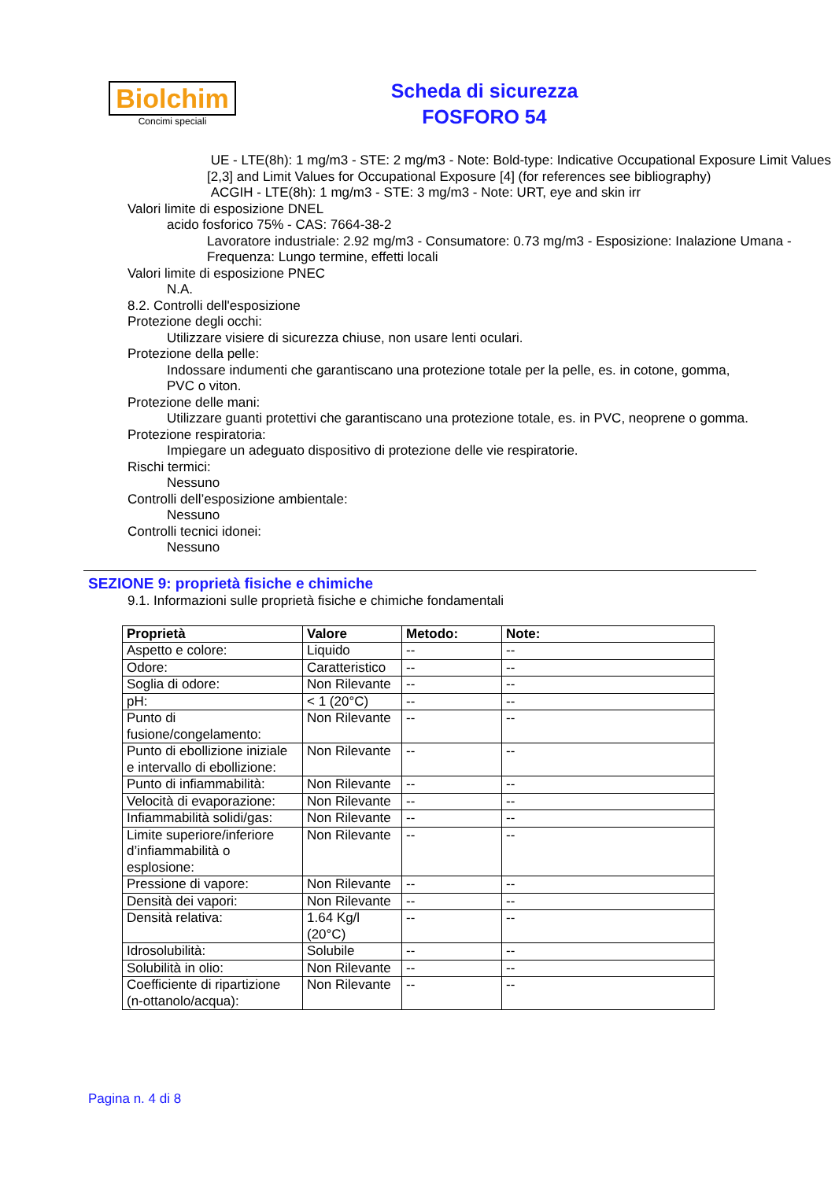Biolchim
Concimi speciali
Scheda di sicurezza
FOSFORO 54
UE - LTE(8h): 1 mg/m3 - STE: 2 mg/m3 - Note: Bold-type: Indicative Occupational Exposure Limit Values [2,3] and Limit Values for Occupational Exposure [4] (for references see bibliography)
ACGIH - LTE(8h): 1 mg/m3 - STE: 3 mg/m3 - Note: URT, eye and skin irr
Valori limite di esposizione DNEL
acido fosforico 75% - CAS: 7664-38-2
Lavoratore industriale: 2.92 mg/m3 - Consumatore: 0.73 mg/m3 - Esposizione: Inalazione Umana - Frequenza: Lungo termine, effetti locali
Valori limite di esposizione PNEC
N.A.
8.2. Controlli dell'esposizione
Protezione degli occhi:
Utilizzare visiere di sicurezza chiuse, non usare lenti oculari.
Protezione della pelle:
Indossare indumenti che garantiscano una protezione totale per la pelle, es. in cotone, gomma, PVC o viton.
Protezione delle mani:
Utilizzare guanti protettivi che garantiscano una protezione totale, es. in PVC, neoprene o gomma.
Protezione respiratoria:
Impiegare un adeguato dispositivo di protezione delle vie respiratorie.
Rischi termici:
Nessuno
Controlli dell’esposizione ambientale:
Nessuno
Controlli tecnici idonei:
Nessuno
SEZIONE 9: proprietà fisiche e chimiche
9.1. Informazioni sulle proprietà fisiche e chimiche fondamentali
| Proprietà | Valore | Metodo: | Note: |
| --- | --- | --- | --- |
| Aspetto e colore: | Liquido | -- | -- |
| Odore: | Caratteristico | -- | -- |
| Soglia di odore: | Non Rilevante | -- | -- |
| pH: | < 1 (20°C) | -- | -- |
| Punto di fusione/congelamento: | Non Rilevante | -- | -- |
| Punto di ebollizione iniziale e intervallo di ebollizione: | Non Rilevante | -- | -- |
| Punto di infiammabilità: | Non Rilevante | -- | -- |
| Velocità di evaporazione: | Non Rilevante | -- | -- |
| Infiammabilità solidi/gas: | Non Rilevante | -- | -- |
| Limite superiore/inferiore d’infiammabilità o esplosione: | Non Rilevante | -- | -- |
| Pressione di vapore: | Non Rilevante | -- | -- |
| Densità dei vapori: | Non Rilevante | -- | -- |
| Densità relativa: | 1.64 Kg/l (20°C) | -- | -- |
| Idrosolubilità: | Solubile | -- | -- |
| Solubilità in olio: | Non Rilevante | -- | -- |
| Coefficiente di ripartizione (n-ottanolo/acqua): | Non Rilevante | -- | -- |
Pagina n. 4 di 8